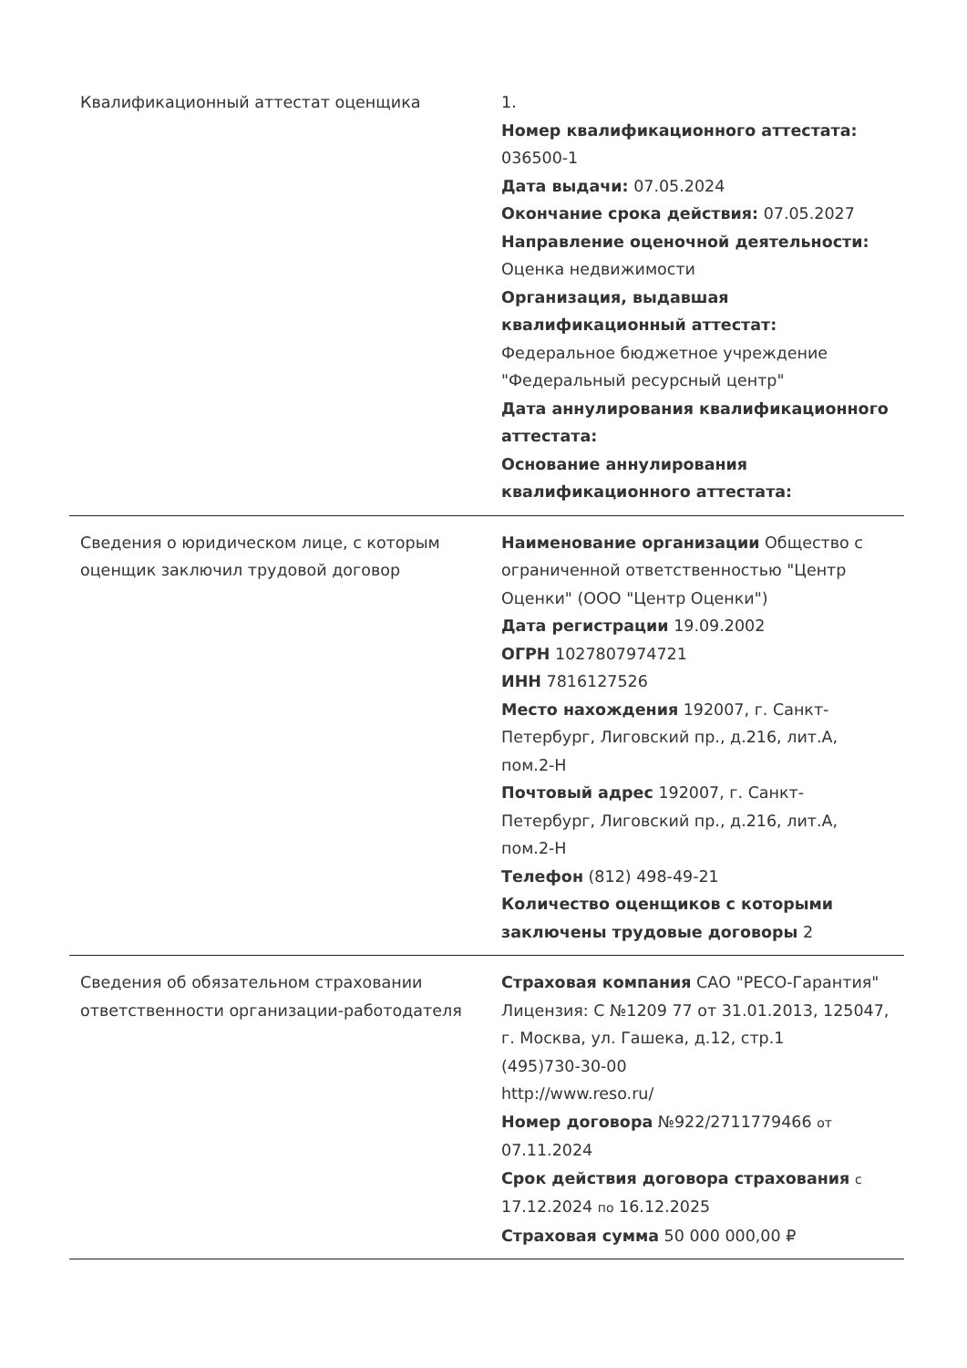| Квалификационный аттестат оценщика | 1. Номер квалификационного аттестата: 036500-1 Дата выдачи: 07.05.2024 Окончание срока действия: 07.05.2027 Направление оценочной деятельности: Оценка недвижимости Организация, выдавшая квалификационный аттестат: Федеральное бюджетное учреждение "Федеральный ресурсный центр" Дата аннулирования квалификационного аттестата: Основание аннулирования квалификационного аттестата: |
| Сведения о юридическом лице, с которым оценщик заключил трудовой договор | Наименование организации Общество с ограниченной ответственностью "Центр Оценки" (ООО "Центр Оценки") Дата регистрации 19.09.2002 ОГРН 1027807974721 ИНН 7816127526 Место нахождения 192007, г. Санкт-Петербург, Лиговский пр., д.216, лит.А, пом.2-Н Почтовый адрес 192007, г. Санкт-Петербург, Лиговский пр., д.216, лит.А, пом.2-Н Телефон (812) 498-49-21 Количество оценщиков с которыми заключены трудовые договоры 2 |
| Сведения об обязательном страховании ответственности организации-работодателя | Страховая компания САО "РЕСО-Гарантия" Лицензия: С №1209 77 от 31.01.2013, 125047, г. Москва, ул. Гашека, д.12, стр.1 (495)730-30-00 http://www.reso.ru/ Номер договора №922/2711779466 от 07.11.2024 Срок действия договора страхования с 17.12.2024 по 16.12.2025 Страховая сумма 50 000 000,00 ₽ |